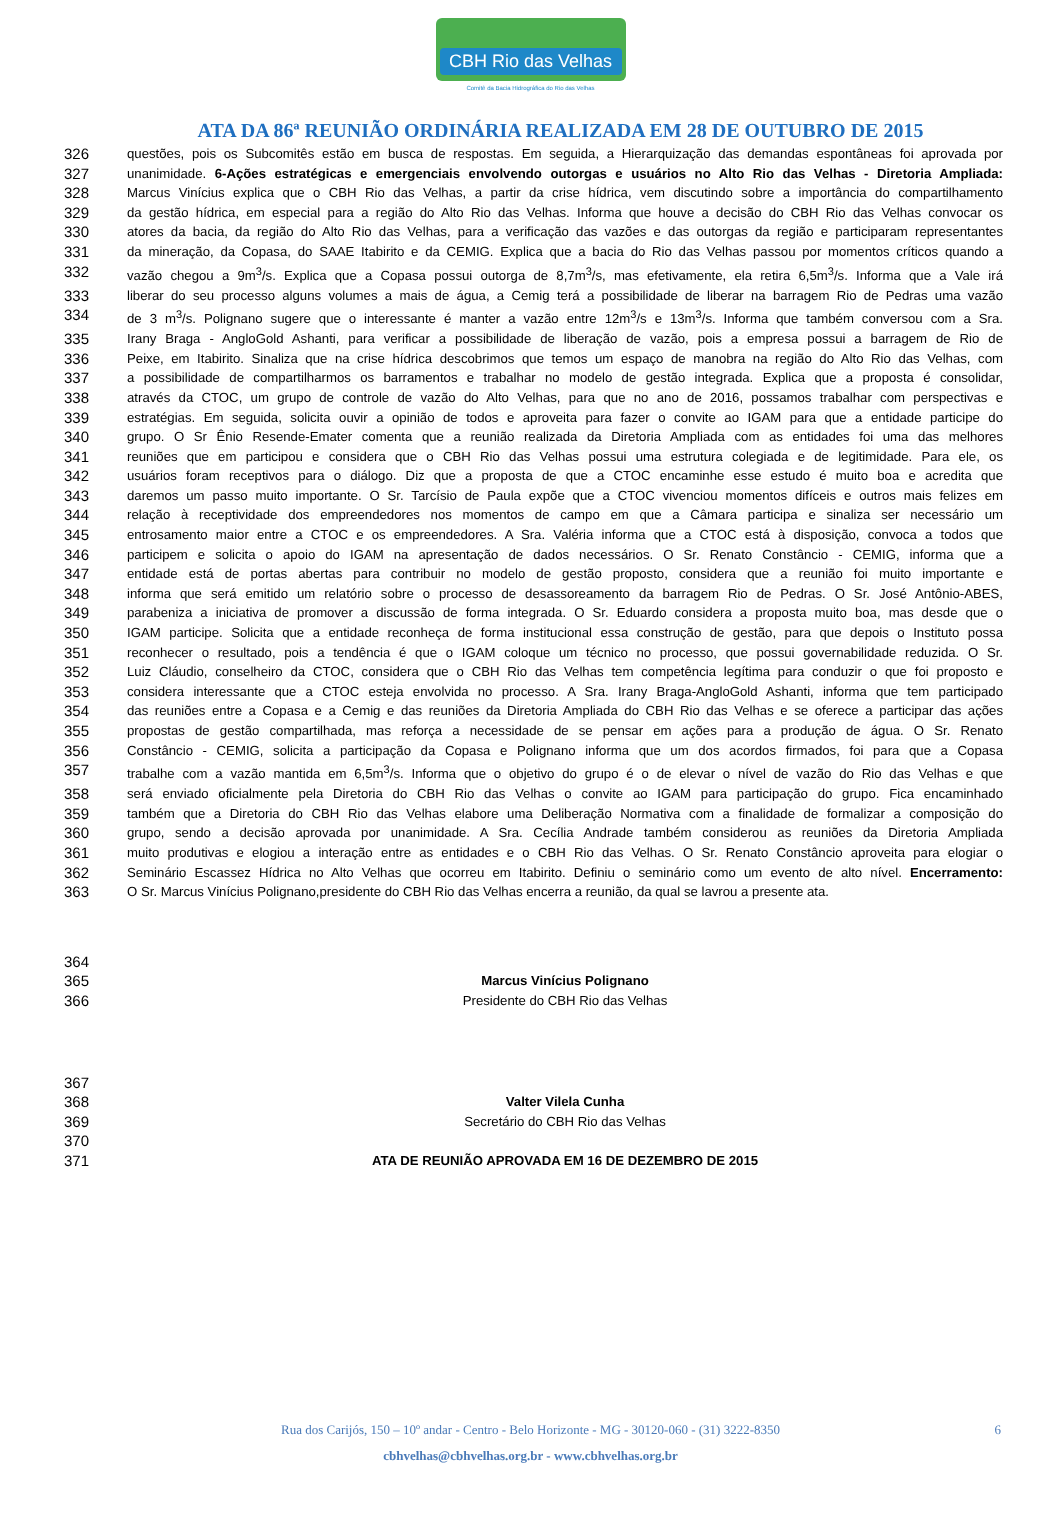CBH Rio das Velhas
Comitê da Bacia Hidrográfica do Rio das Velhas
ATA DA 86ª REUNIÃO ORDINÁRIA REALIZADA EM 28 DE OUTUBRO DE 2015
326 questões, pois os Subcomitês estão em busca de respostas. Em seguida, a Hierarquização das demandas espontâneas foi aprovada por
327 unanimidade. 6-Ações estratégicas e emergenciais envolvendo outorgas e usuários no Alto Rio das Velhas - Diretoria Ampliada:
328 Marcus Vinícius explica que o CBH Rio das Velhas, a partir da crise hídrica, vem discutindo sobre a importância do compartilhamento
329 da gestão hídrica, em especial para a região do Alto Rio das Velhas. Informa que houve a decisão do CBH Rio das Velhas convocar os
330 atores da bacia, da região do Alto Rio das Velhas, para a verificação das vazões e das outorgas da região e participaram representantes
331 da mineração, da Copasa, do SAAE Itabirito e da CEMIG. Explica que a bacia do Rio das Velhas passou por momentos críticos quando a
332 vazão chegou a 9m<sup>3</sup>/s. Explica que a Copasa possui outorga de 8,7m<sup>3</sup>/s, mas efetivamente, ela retira 6,5m<sup>3</sup>/s. Informa que a Vale irá
333 liberar do seu processo alguns volumes a mais de água, a Cemig terá a possibilidade de liberar na barragem Rio de Pedras uma vazão
334 de 3 m<sup>3</sup>/s. Polignano sugere que o interessante é manter a vazão entre 12m<sup>3</sup>/s e 13m<sup>3</sup>/s. Informa que também conversou com a Sra.
335 Irany Braga - AngloGold Ashanti, para verificar a possibilidade de liberação de vazão, pois a empresa possui a barragem de Rio de
336 Peixe, em Itabirito. Sinaliza que na crise hídrica descobrimos que temos um espaço de manobra na região do Alto Rio das Velhas, com
337 a possibilidade de compartilharmos os barramentos e trabalhar no modelo de gestão integrada. Explica que a proposta é consolidar,
338 através da CTOC, um grupo de controle de vazão do Alto Velhas, para que no ano de 2016, possamos trabalhar com perspectivas e
339 estratégias. Em seguida, solicita ouvir a opinião de todos e aproveita para fazer o convite ao IGAM para que a entidade participe do
340 grupo. O Sr Ênio Resende-Emater comenta que a reunião realizada da Diretoria Ampliada com as entidades foi uma das melhores
341 reuniões que em participou e considera que o CBH Rio das Velhas possui uma estrutura colegiada e de legitimidade. Para ele, os
342 usuários foram receptivos para o diálogo. Diz que a proposta de que a CTOC encaminhe esse estudo é muito boa e acredita que
343 daremos um passo muito importante. O Sr. Tarcísio de Paula expõe que a CTOC vivenciou momentos difíceis e outros mais felizes em
344 relação à receptividade dos empreendedores nos momentos de campo em que a Câmara participa e sinaliza ser necessário um
345 entrosamento maior entre a CTOC e os empreendedores. A Sra. Valéria informa que a CTOC está à disposição, convoca a todos que
346 participem e solicita o apoio do IGAM na apresentação de dados necessários. O Sr. Renato Constâncio - CEMIG, informa que a
347 entidade está de portas abertas para contribuir no modelo de gestão proposto, considera que a reunião foi muito importante e
348 informa que será emitido um relatório sobre o processo de desassoreamento da barragem Rio de Pedras. O Sr. José Antônio-ABES,
349 parabeniza a iniciativa de promover a discussão de forma integrada. O Sr. Eduardo considera a proposta muito boa, mas desde que o
350 IGAM participe. Solicita que a entidade reconheça de forma institucional essa construção de gestão, para que depois o Instituto possa
351 reconhecer o resultado, pois a tendência é que o IGAM coloque um técnico no processo, que possui governabilidade reduzida. O Sr.
352 Luiz Cláudio, conselheiro da CTOC, considera que o CBH Rio das Velhas tem competência legítima para conduzir o que foi proposto e
353 considera interessante que a CTOC esteja envolvida no processo. A Sra. Irany Braga-AngloGold Ashanti, informa que tem participado
354 das reuniões entre a Copasa e a Cemig e das reuniões da Diretoria Ampliada do CBH Rio das Velhas e se oferece a participar das ações
355 propostas de gestão compartilhada, mas reforça a necessidade de se pensar em ações para a produção de água. O Sr. Renato
356 Constâncio - CEMIG, solicita a participação da Copasa e Polignano informa que um dos acordos firmados, foi para que a Copasa
357 trabalhe com a vazão mantida em 6,5m<sup>3</sup>/s. Informa que o objetivo do grupo é o de elevar o nível de vazão do Rio das Velhas e que
358 será enviado oficialmente pela Diretoria do CBH Rio das Velhas o convite ao IGAM para participação do grupo. Fica encaminhado
359 também que a Diretoria do CBH Rio das Velhas elabore uma Deliberação Normativa com a finalidade de formalizar a composição do
360 grupo, sendo a decisão aprovada por unanimidade. A Sra. Cecília Andrade também considerou as reuniões da Diretoria Ampliada
361 muito produtivas e elogiou a interação entre as entidades e o CBH Rio das Velhas. O Sr. Renato Constâncio aproveita para elogiar o
362 Seminário Escassez Hídrica no Alto Velhas que ocorreu em Itabirito. Definiu o seminário como um evento de alto nível. Encerramento:
363 O Sr. Marcus Vinícius Polignano,presidente do CBH Rio das Velhas encerra a reunião, da qual se lavrou a presente ata.
364
365 Marcus Vinícius Polignano
366 Presidente do CBH Rio das Velhas
367
368 Valter Vilela Cunha
369 Secretário do CBH Rio das Velhas
370
371 ATA DE REUNIÃO APROVADA EM 16 DE DEZEMBRO DE 2015
Rua dos Carijós, 150 – 10º andar - Centro - Belo Horizonte - MG - 30120-060 - (31) 3222-8350 6 cbhvelhas@cbhvelhas.org.br - www.cbhvelhas.org.br